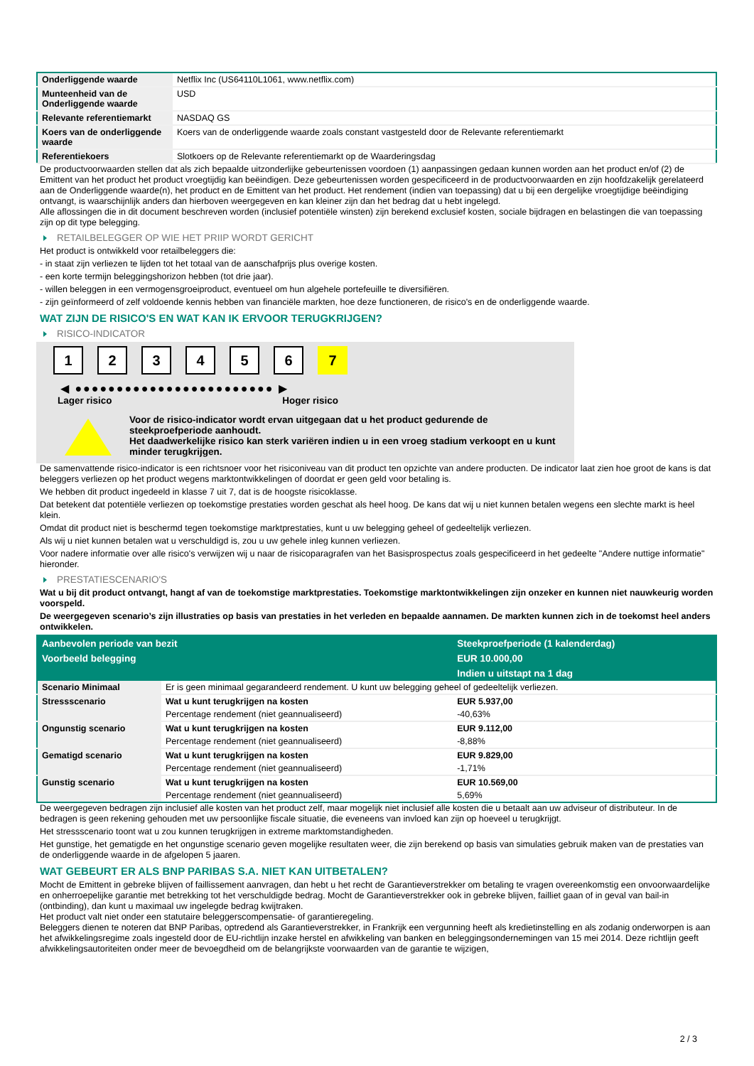| Onderliggende waarde | Netflix Inc (US64110L1061, www.netflix.com) |
| Munteenheid van de Onderliggende waarde | USD |
| Relevante referentiemarkt | NASDAQ GS |
| Koers van de onderliggende waarde | Koers van de onderliggende waarde zoals constant vastgesteld door de Relevante referentiemarkt |
| Referentiekoers | Slotkoers op de Relevante referentiemarkt op de Waarderingsdag |
De productvoorwaarden stellen dat als zich bepaalde uitzonderlijke gebeurtenissen voordoen (1) aanpassingen gedaan kunnen worden aan het product en/of (2) de Emittent van het product het product vroegtijdig kan beëindigen. Deze gebeurtenissen worden gespecificeerd in de productvoorwaarden en zijn hoofdzakelijk gerelateerd aan de Onderliggende waarde(n), het product en de Emittent van het product. Het rendement (indien van toepassing) dat u bij een dergelijke vroegtijdige beëindiging ontvangt, is waarschijnlijk anders dan hierboven weergegeven en kan kleiner zijn dan het bedrag dat u hebt ingelegd.
Alle aflossingen die in dit document beschreven worden (inclusief potentiële winsten) zijn berekend exclusief kosten, sociale bijdragen en belastingen die van toepassing zijn op dit type belegging.
RETAILBELEGGER OP WIE HET PRIIP WORDT GERICHT
Het product is ontwikkeld voor retailbeleggers die:
- in staat zijn verliezen te lijden tot het totaal van de aanschafprijs plus overige kosten.
- een korte termijn beleggingshorizon hebben (tot drie jaar).
- willen beleggen in een vermogensgroeiproduct, eventueel om hun algehele portefeuille te diversifiëren.
- zijn geïnformeerd of zelf voldoende kennis hebben van financiële markten, hoe deze functioneren, de risico's en de onderliggende waarde.
WAT ZIJN DE RISICO'S EN WAT KAN IK ERVOOR TERUGKRIJGEN?
RISICO-INDICATOR
1 2 3 4 5 6 7
◀ ●●●●●●●●●●●●●●●●●●●●●●●● ▶
Lager risico Hoger risico
Voor de risico-indicator wordt ervan uitgegaan dat u het product gedurende de steekproefperiode aanhoudt.
Het daadwerkelijke risico kan sterk variëren indien u in een vroeg stadium verkoopt en u kunt minder terugkrijgen.
De samenvattende risico-indicator is een richtsnoer voor het risiconiveau van dit product ten opzichte van andere producten. De indicator laat zien hoe groot de kans is dat beleggers verliezen op het product wegens marktontwikkelingen of doordat er geen geld voor betaling is.
We hebben dit product ingedeeld in klasse 7 uit 7, dat is de hoogste risicoklasse.
Dat betekent dat potentiële verliezen op toekomstige prestaties worden geschat als heel hoog. De kans dat wij u niet kunnen betalen wegens een slechte markt is heel klein.
Omdat dit product niet is beschermd tegen toekomstige marktprestaties, kunt u uw belegging geheel of gedeeltelijk verliezen.
Als wij u niet kunnen betalen wat u verschuldigd is, zou u uw gehele inleg kunnen verliezen.
Voor nadere informatie over alle risico's verwijzen wij u naar de risicoparagrafen van het Basisprospectus zoals gespecificeerd in het gedeelte "Andere nuttige informatie" hieronder.
PRESTATIESCENARIO'S
Wat u bij dit product ontvangt, hangt af van de toekomstige marktprestaties. Toekomstige marktontwikkelingen zijn onzeker en kunnen niet nauwkeurig worden voorspeld.
De weergegeven scenario’s zijn illustraties op basis van prestaties in het verleden en bepaalde aannamen. De markten kunnen zich in de toekomst heel anders ontwikkelen.
| Aanbevolen periode van bezit | | Steekproefperiode (1 kalenderdag) |
| --- | --- | --- |
| Voorbeeld belegging | | EUR 10.000,00 |
| | | Indien u uitstapt na 1 dag |
| Scenario Minimaal | Er is geen minimaal gegarandeerd rendement. U kunt uw belegging geheel of gedeeltelijk verliezen. | |
| Stressscenario | Wat u kunt terugkrijgen na kosten | EUR 5.937,00 |
| | Percentage rendement (niet geannualiseerd) | -40,63% |
| Ongunstig scenario | Wat u kunt terugkrijgen na kosten | EUR 9.112,00 |
| | Percentage rendement (niet geannualiseerd) | -8,88% |
| Gematigd scenario | Wat u kunt terugkrijgen na kosten | EUR 9.829,00 |
| | Percentage rendement (niet geannualiseerd) | -1,71% |
| Gunstig scenario | Wat u kunt terugkrijgen na kosten | EUR 10.569,00 |
| | Percentage rendement (niet geannualiseerd) | 5,69% |
De weergegeven bedragen zijn inclusief alle kosten van het product zelf, maar mogelijk niet inclusief alle kosten die u betaalt aan uw adviseur of distributeur. In de bedragen is geen rekening gehouden met uw persoonlijke fiscale situatie, die eveneens van invloed kan zijn op hoeveel u terugkrijgt.
Het stressscenario toont wat u zou kunnen terugkrijgen in extreme marktomstandigheden.
Het gunstige, het gematigde en het ongunstige scenario geven mogelijke resultaten weer, die zijn berekend op basis van simulaties gebruik maken van de prestaties van de onderliggende waarde in de afgelopen 5 jaaren.
WAT GEBEURT ER ALS BNP PARIBAS S.A. NIET KAN UITBETALEN?
Mocht de Emittent in gebreke blijven of faillissement aanvragen, dan hebt u het recht de Garantieverstrekker om betaling te vragen overeenkomstig een onvoorwaardelijke en onherroepelijke garantie met betrekking tot het verschuldigde bedrag. Mocht de Garantieverstrekker ook in gebreke blijven, failliet gaan of in geval van bail-in (ontbinding), dan kunt u maximaal uw ingelegde bedrag kwijtraken.
Het product valt niet onder een statutaire beleggerscompensatie- of garantieregeling.
Beleggers dienen te noteren dat BNP Paribas, optredend als Garantieverstrekker, in Frankrijk een vergunning heeft als kredietinstelling en als zodanig onderworpen is aan het afwikkelingsregime zoals ingesteld door de EU-richtlijn inzake herstel en afwikkeling van banken en beleggingsondernemingen van 15 mei 2014. Deze richtlijn geeft afwikkelingsautoriteiten onder meer de bevoegdheid om de belangrijkste voorwaarden van de garantie te wijzigen,
2 / 3